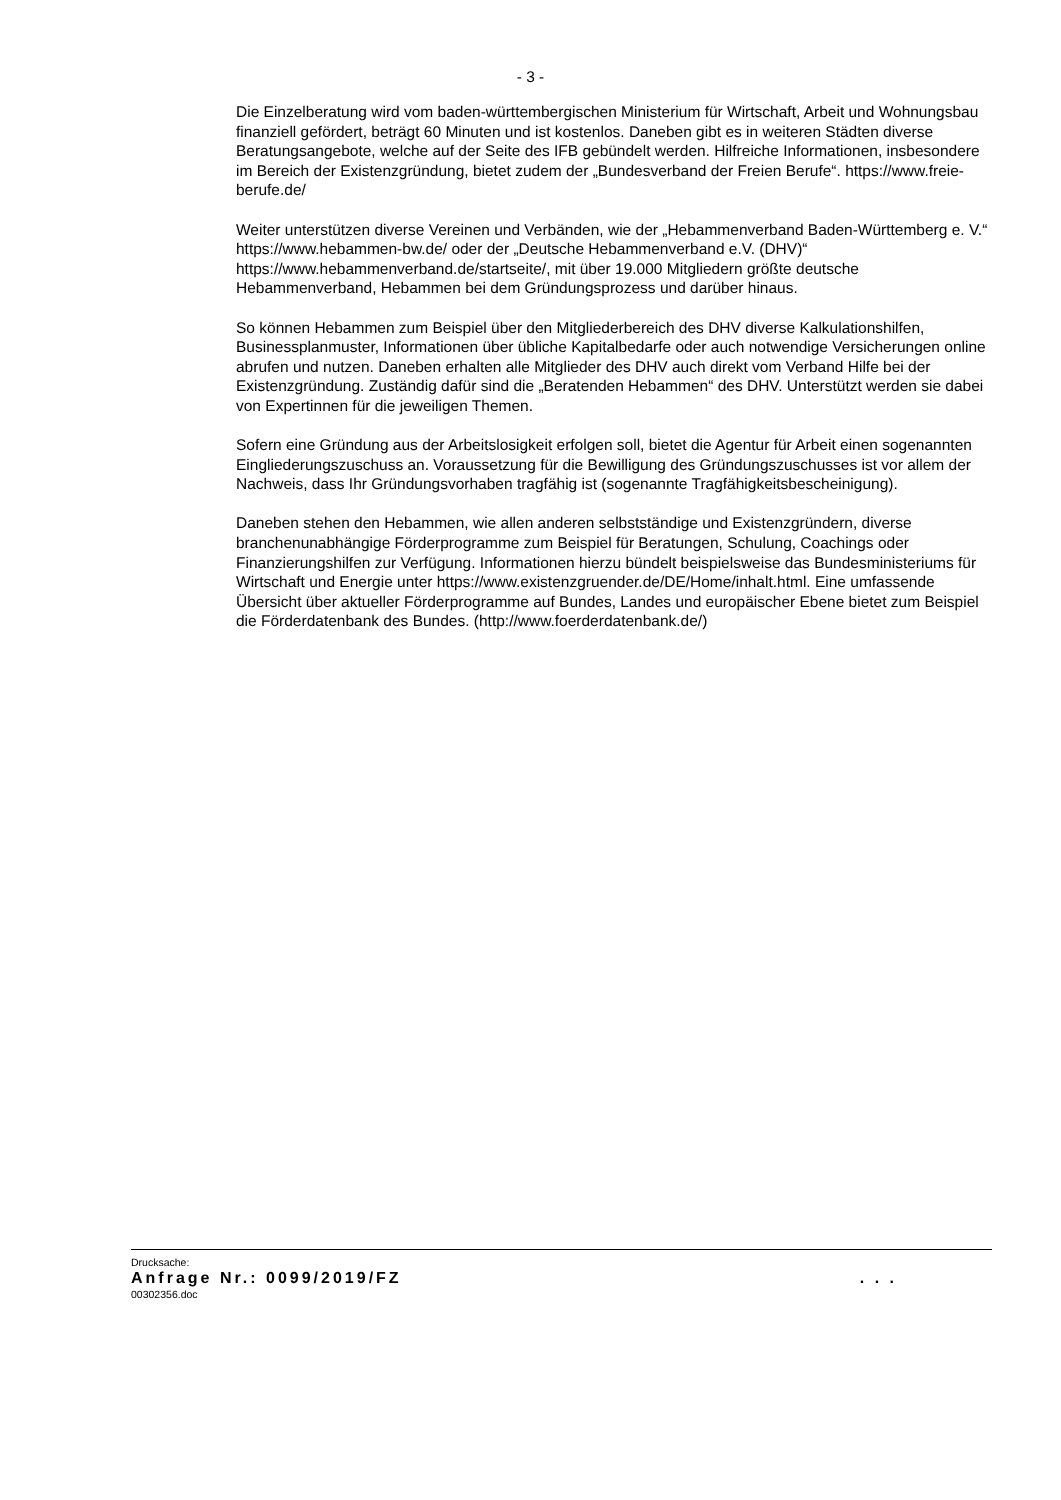- 3 -
Die Einzelberatung wird vom baden-württembergischen Ministerium für Wirtschaft, Arbeit und Wohnungsbau finanziell gefördert, beträgt 60 Minuten und ist kostenlos. Daneben gibt es in weiteren Städten diverse Beratungsangebote, welche auf der Seite des IFB gebündelt werden. Hilfreiche Informationen, insbesondere im Bereich der Existenzgründung, bietet zudem der „Bundesverband der Freien Berufe“. https://www.freie-berufe.de/
Weiter unterstützen diverse Vereinen und Verbänden, wie der „Hebammenverband Baden-Württemberg e. V.“ https://www.hebammen-bw.de/ oder der „Deutsche Hebammenverband e.V. (DHV)“ https://www.hebammenverband.de/startseite/, mit über 19.000 Mitgliedern größte deutsche Hebammenverband, Hebammen bei dem Gründungsprozess und darüber hinaus.
So können Hebammen zum Beispiel über den Mitgliederbereich des DHV diverse Kalkulationshilfen, Businessplanmuster, Informationen über übliche Kapitalbedarfe oder auch notwendige Versicherungen online abrufen und nutzen. Daneben erhalten alle Mitglieder des DHV auch direkt vom Verband Hilfe bei der Existenzgründung. Zuständig dafür sind die „Beratenden Hebammen“ des DHV. Unterstützt werden sie dabei von Expertinnen für die jeweiligen Themen.
Sofern eine Gründung aus der Arbeitslosigkeit erfolgen soll, bietet die Agentur für Arbeit einen sogenannten Eingliederungszuschuss an. Voraussetzung für die Bewilligung des Gründungszuschusses ist vor allem der Nachweis, dass Ihr Gründungsvorhaben tragfähig ist (sogenannte Tragfähigkeitsbescheinigung).
Daneben stehen den Hebammen, wie allen anderen selbstständige und Existenzgründern, diverse branchenunabhängige Förderprogramme zum Beispiel für Beratungen, Schulung, Coachings oder Finanzierungshilfen zur Verfügung. Informationen hierzu bündelt beispielsweise das Bundesministeriums für Wirtschaft und Energie unter https://www.existenzgruender.de/DE/Home/inhalt.html. Eine umfassende Übersicht über aktueller Förderprogramme auf Bundes, Landes und europäischer Ebene bietet zum Beispiel die Förderdatenbank des Bundes. (http://www.foerderdatenbank.de/)
Drucksache:
Anfrage Nr.: 0099/2019/FZ. . .
00302356.doc